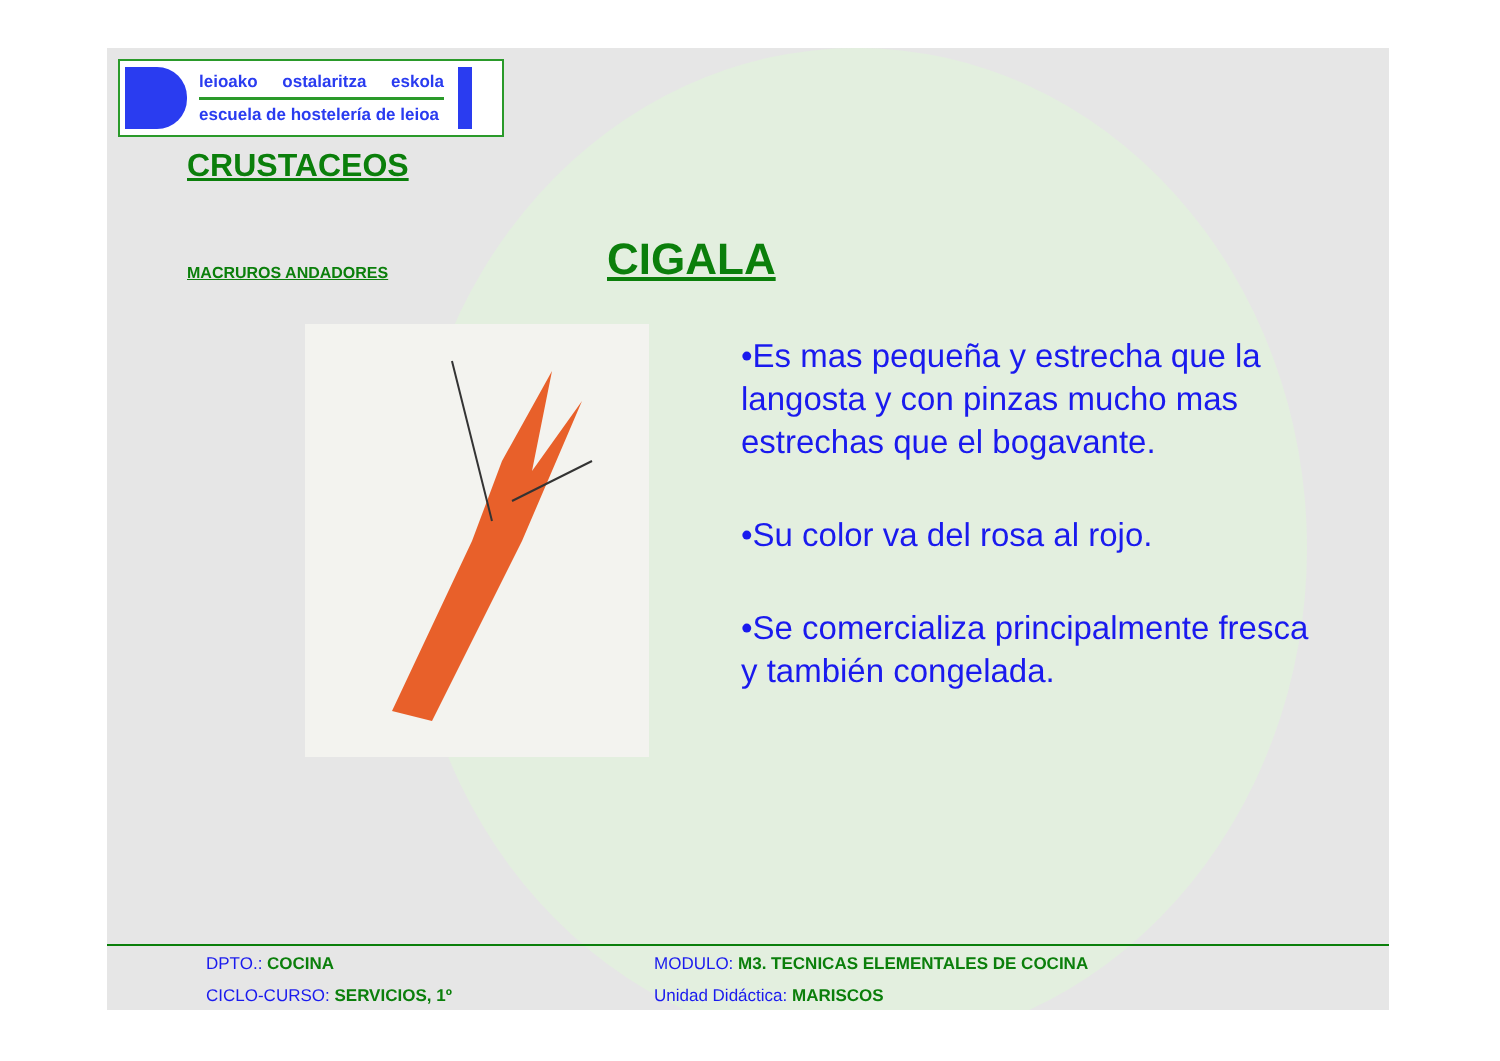leioako ostalaritza eskola
escuela de hostelería de leioa
CRUSTACEOS
MACRUROS ANDADORES
CIGALA
•Es mas pequeña y estrecha que la langosta y con pinzas mucho mas estrechas que el bogavante.
•Su color va del rosa al rojo.
•Se comercializa principalmente fresca y también congelada.
DPTO.: COCINA MODULO: M3. TECNICAS ELEMENTALES DE COCINA
CICLO-CURSO: SERVICIOS, 1º Unidad Didáctica: MARISCOS